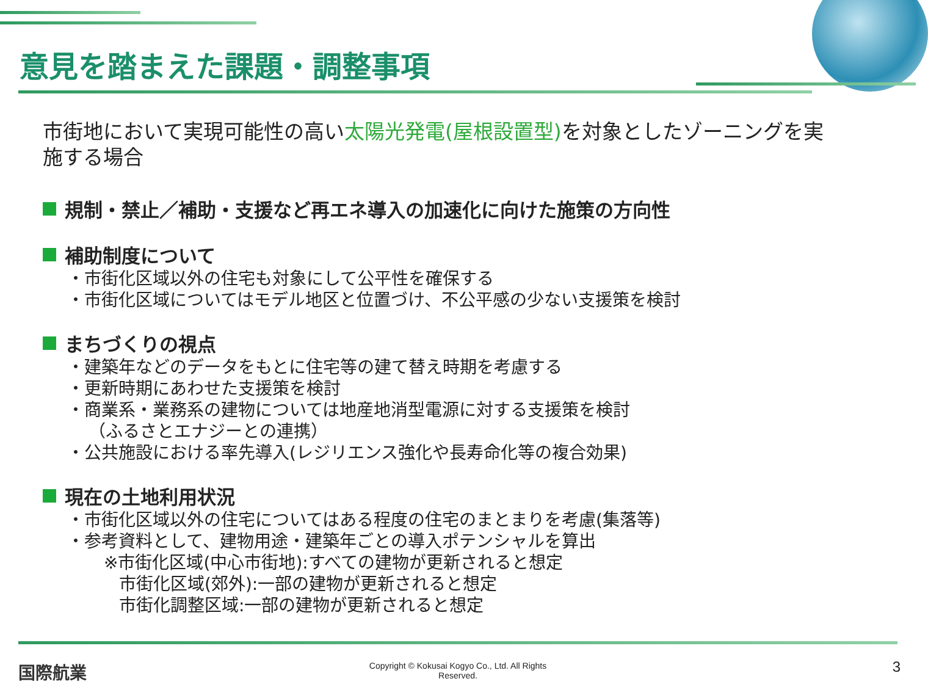意見を踏まえた課題・調整事項
市街地において実現可能性の高い太陽光発電(屋根設置型) を対象としたゾーニングを実施する場合
規制・禁止／補助・支援など再エネ導入の加速化に向けた施策の方向性
補助制度について
・市街化区域以外の住宅も対象にして公平性を確保する
・市街化区域についてはモデル地区と位置づけ、不公平感の少ない支援策を検討
まちづくりの視点
・建築年などのデータをもとに住宅等の建て替え時期を考慮する
・更新時期にあわせた支援策を検討
・商業系・業務系の建物については地産地消型電源に対する支援策を検討
（ふるさとエナジーとの連携）
・公共施設における率先導入(レジリエンス強化や長寿命化等の複合効果)
現在の土地利用状況
・市街化区域以外の住宅についてはある程度の住宅のまとまりを考慮(集落等)
・参考資料として、建物用途・建築年ごとの導入ポテンシャルを算出
※市街化区域(中心市街地):すべての建物が更新されると想定
市街化区域(郊外):一部の建物が更新されると想定
市街化調整区域:一部の建物が更新されると想定
国際航業
Copyright © Kokusai Kogyo Co., Ltd. All Rights
Reserved.
3